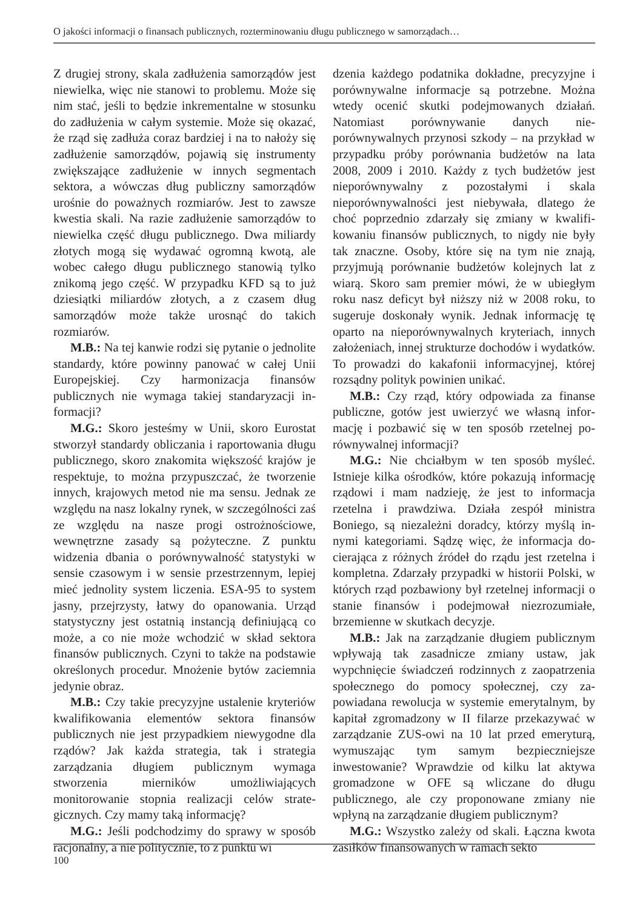O jakości informacji o finansach publicznych, rozterminowaniu długu publicznego w samorządach…
Z drugiej strony, skala zadłużenia samorządów jest niewielka, więc nie stanowi to problemu. Może się nim stać, jeśli to będzie inkremental­ne w stosunku do zadłużenia w całym systemie. Może się okazać, że rząd się zadłuża coraz bar­dziej i na to nałoży się zadłużenie samorządów, pojawią się instrumenty zwiększające zadłużenie w innych segmentach sektora, a wówczas dług publiczny samorządów urośnie do poważnych rozmiarów. Jest to zawsze kwestia skali. Na razie zadłużenie samorządów to niewielka część długu publicznego. Dwa miliardy złotych mogą się wy­dawać ogromną kwotą, ale wobec całego długu publicznego stanowią tylko znikomą jego część. W przypadku KFD są to już dziesiątki miliar­dów złotych, a z czasem dług samorządów może także urosnąć do takich rozmiarów.
M.B.: Na tej kanwie rodzi się pytanie o jed­nolite standardy, które powinny panować w całej Unii Europejskiej. Czy harmonizacja finansów publicznych nie wymaga takiej standaryzacji in­formacji?
M.G.: Skoro jesteśmy w Unii, skoro Eurostat stworzył standardy obliczania i raportowania długu publicznego, skoro znakomita większość krajów je respektuje, to można przypuszczać, że tworzenie innych, krajowych metod nie ma sen­su. Jednak ze względu na nasz lokalny rynek, w szczególności zaś ze względu na nasze pro­gi ostrożnościowe, wewnętrzne zasady są po­żyteczne. Z punktu widzenia dbania o porów­nywalność statystyki w sensie czasowym i w sensie przestrzennym, lepiej mieć jednolity sys­tem liczenia. ESA-95 to system jasny, przej­rzysty, łatwy do opanowania. Urząd statystycz­ny jest ostatnią instancją definiującą co może, a co nie może wchodzić w skład sektora finan­sów publicznych. Czyni to także na podstawie określonych procedur. Mnożenie bytów zaciem­nia jedynie obraz.
M.B.: Czy takie precyzyjne ustalenie kry­teriów kwalifikowania elementów sektora fi­nansów publicznych nie jest przypadkiem nie­wygodne dla rządów? Jak każda strategia, tak i strategia zarządzania długiem publicznym wy­maga stworzenia mierników umożliwiających monitorowanie stopnia realizacji celów strate­gicznych. Czy mamy taką informację?
M.G.: Jeśli podchodzimy do sprawy w spo­sób racjonalny, a nie politycznie, to z punktu wi­
dzenia każdego podatnika dokładne, precyzyj­ne i porównywalne informacje są potrzebne. Można wtedy ocenić skutki podejmowanych działań. Natomiast porównywanie danych nie­porównywalnych przynosi szkody – na przy­kład w przypadku próby porównania budżetów na lata 2008, 2009 i 2010. Każdy z tych budże­tów jest nieporównywalny z pozostałymi i ska­la nieporównywalności jest niebywała, dlatego że choć poprzednio zdarzały się zmiany w kwalifi­kowaniu finansów publicznych, to nigdy nie by­ły tak znaczne. Osoby, które się na tym nie zna­ją, przyjmują porównanie budżetów kolejnych lat z wiarą. Skoro sam premier mówi, że w ubie­głym roku nasz deficyt był niższy niż w 2008 roku, to sugeruje doskonały wynik. Jednak in­formację tę oparto na nieporównywalnych kry­teriach, innych założeniach, innej strukturze do­chodów i wydatków. To prowadzi do kakafonii informacyjnej, której rozsądny polityk powinien unikać.
M.B.: Czy rząd, który odpowiada za finanse publiczne, gotów jest uwierzyć we własną infor­mację i pozbawić się w ten sposób rzetelnej po­równywalnej informacji?
M.G.: Nie chciałbym w ten sposób myśleć. Istnieje kilka ośrodków, które pokazują informa­cję rządowi i mam nadzieję, że jest to informacja rzetelna i prawdziwa. Działa zespół ministra Boniego, są niezależni doradcy, którzy myślą in­nymi kategoriami. Sądzę więc, że informacja do­cierająca z różnych źródeł do rządu jest rzetel­na i kompletna. Zdarzały przypadki w historii Polski, w których rząd pozbawiony był rzetelnej informacji o stanie finansów i podejmował nie­zrozumiałe, brzemienne w skutkach decyzje.
M.B.: Jak na zarządzanie długiem publicz­nym wpływają tak zasadnicze zmiany ustaw, jak wypchnięcie świadczeń rodzinnych z zaopatrze­nia społecznego do pomocy społecznej, czy za­powiadana rewolucja w systemie emerytalnym, by kapitał zgromadzony w II filarze przekazy­wać w zarządzanie ZUS-owi na 10 lat przed emeryturą, wymuszając tym samym bezpiecz­niejsze inwestowanie? Wprawdzie od kilku lat aktywa gromadzone w OFE są wliczane do dłu­gu publicznego, ale czy proponowane zmiany nie wpłyną na zarządzanie długiem publicznym?
M.G.: Wszystko zależy od skali. Łączna kwota zasiłków finansowanych w ramach sekto­
100